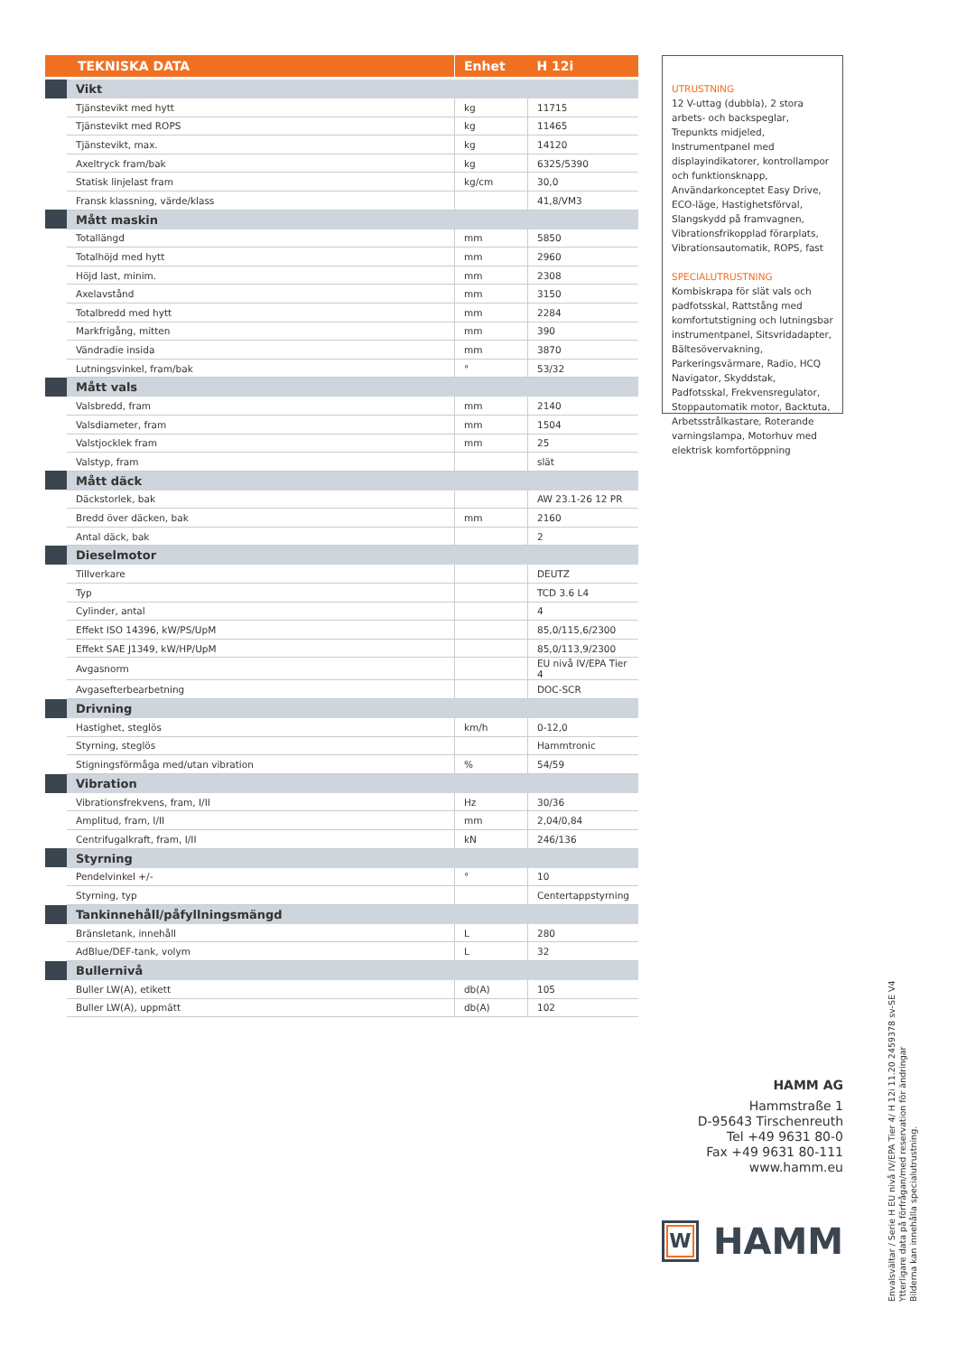| TEKNISKA DATA | | Enhet | H 12i |
| --- | --- | --- | --- |
| | Vikt | | |
| | Tjänstevikt med hytt | kg | 11715 |
| | Tjänstevikt med ROPS | kg | 11465 |
| | Tjänstevikt, max. | kg | 14120 |
| | Axeltryck fram/bak | kg | 6325/5390 |
| | Statisk linjelast fram | kg/cm | 30,0 |
| | Fransk klassning, värde/klass | | 41,8/VM3 |
| | Mått maskin | | |
| | Totallängd | mm | 5850 |
| | Totalhöjd med hytt | mm | 2960 |
| | Höjd last, minim. | mm | 2308 |
| | Axelavstånd | mm | 3150 |
| | Totalbredd med hytt | mm | 2284 |
| | Markfrigång, mitten | mm | 390 |
| | Vändradie insida | mm | 3870 |
| | Lutningsvinkel, fram/bak | ° | 53/32 |
| | Mått vals | | |
| | Valsbredd, fram | mm | 2140 |
| | Valsdiameter, fram | mm | 1504 |
| | Valstjocklek fram | mm | 25 |
| | Valstyp, fram | | slät |
| | Mått däck | | |
| | Däckstorlek, bak | | AW 23.1-26 12 PR |
| | Bredd över däcken, bak | mm | 2160 |
| | Antal däck, bak | | 2 |
| | Dieselmotor | | |
| | Tillverkare | | DEUTZ |
| | Typ | | TCD 3.6 L4 |
| | Cylinder, antal | | 4 |
| | Effekt ISO 14396, kW/PS/UpM | | 85,0/115,6/2300 |
| | Effekt SAE J1349, kW/HP/UpM | | 85,0/113,9/2300 |
| | Avgasnorm | | EU nivå IV/EPA Tier 4 |
| | Avgasefterbearbetning | | DOC-SCR |
| | Drivning | | |
| | Hastighet, steglös | km/h | 0-12,0 |
| | Styrning, steglös | | Hammtronic |
| | Stigningsförmåga med/utan vibration | % | 54/59 |
| | Vibration | | |
| | Vibrationsfrekvens, fram, I/II | Hz | 30/36 |
| | Amplitud, fram, I/II | mm | 2,04/0,84 |
| | Centrifugalkraft, fram, I/II | kN | 246/136 |
| | Styrning | | |
| | Pendelvinkel +/- | ° | 10 |
| | Styrning, typ | | Centertappstyrning |
| | Tankinnehåll/påfyllningsmängd | | |
| | Bränsletank, innehåll | L | 280 |
| | AdBlue/DEF-tank, volym | L | 32 |
| | Bullernivå | | |
| | Buller LW(A), etikett | db(A) | 105 |
| | Buller LW(A), uppmätt | db(A) | 102 |
UTRUSTNING
12 V-uttag (dubbla), 2 stora arbets- och backspeglar, Trepunkts midjeled, Instrumentpanel med displayindikatorer, kontrollampor och funktionsknapp, Användarkonceptet Easy Drive, ECO-läge, Hastighetsförval, Slangskydd på framvagnen, Vibrationsfrikopplad förarplats, Vibrationsautomatik, ROPS, fast
SPECIALUTRUSTNING
Kombiskrapa för slät vals och padfotsskal, Rattstång med komfortutstigning och lutningsbar instrumentpanel, Sitsvridadapter, Bältesövervakning, Parkeringsvärmare, Radio, HCQ Navigator, Skyddstak, Padfotsskal, Frekvensregulator, Stoppautomatik motor, Backtuta, Arbetsstrålkastare, Roterande varningslampa, Motorhuv med elektrisk komfortöppning
HAMM AG
Hammstraße 1
D-95643 Tirschenreuth
Tel +49 9631 80-0
Fax +49 9631 80-111
www.hamm.eu
W
HAMM
Envalsvältar / Serie H EU nivå IV/EPA Tier 4/ H 12i 11.20 2459378 sv-SE V4
Ytterligare data på förfrågan/med reservation för ändringar
Bilderna kan innehålla specialutrustning.